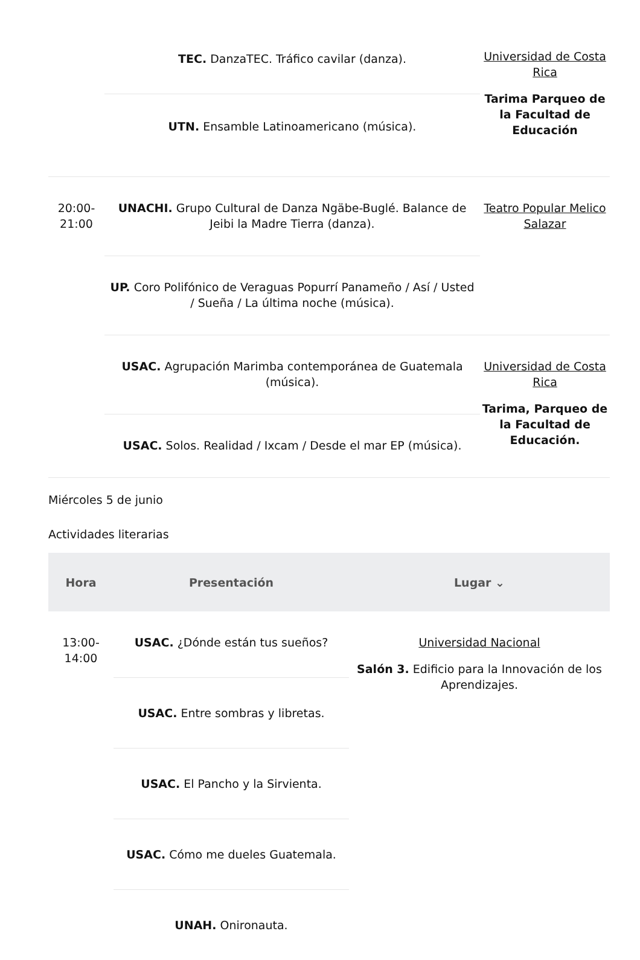| | TEC. DanzaTEC. Tráfico cavilar (danza). | Universidad de Costa Rica Tarima Parqueo de la Facultad de Educación |
| | UTN. Ensamble Latinoamericano (música). | |
| 20:00- 21:00 | UNACHI. Grupo Cultural de Danza Ngäbe-Buglé. Balance de Jeibi la Madre Tierra (danza). | Teatro Popular Melico Salazar |
| | UP. Coro Polifónico de Veraguas Popurrí Panameño / Así / Usted / Sueña / La última noche (música). | |
| | USAC. Agrupación Marimba contemporánea de Guatemala (música). | Universidad de Costa Rica Tarima, Parqueo de la Facultad de Educación. |
| | USAC. Solos. Realidad / Ixcam / Desde el mar EP (música). | |
Miércoles 5 de junio
Actividades literarias
| Hora | Presentación | Lugar ⌄ |
| --- | --- | --- |
| 13:00- 14:00 | USAC. ¿Dónde están tus sueños? | Universidad Nacional Salón 3. Edificio para la Innovación de los Aprendizajes. |
| | USAC. Entre sombras y libretas. | |
| | USAC. El Pancho y la Sirvienta. | |
| | USAC. Cómo me dueles Guatemala. | |
| | UNAH. Onironauta. | |